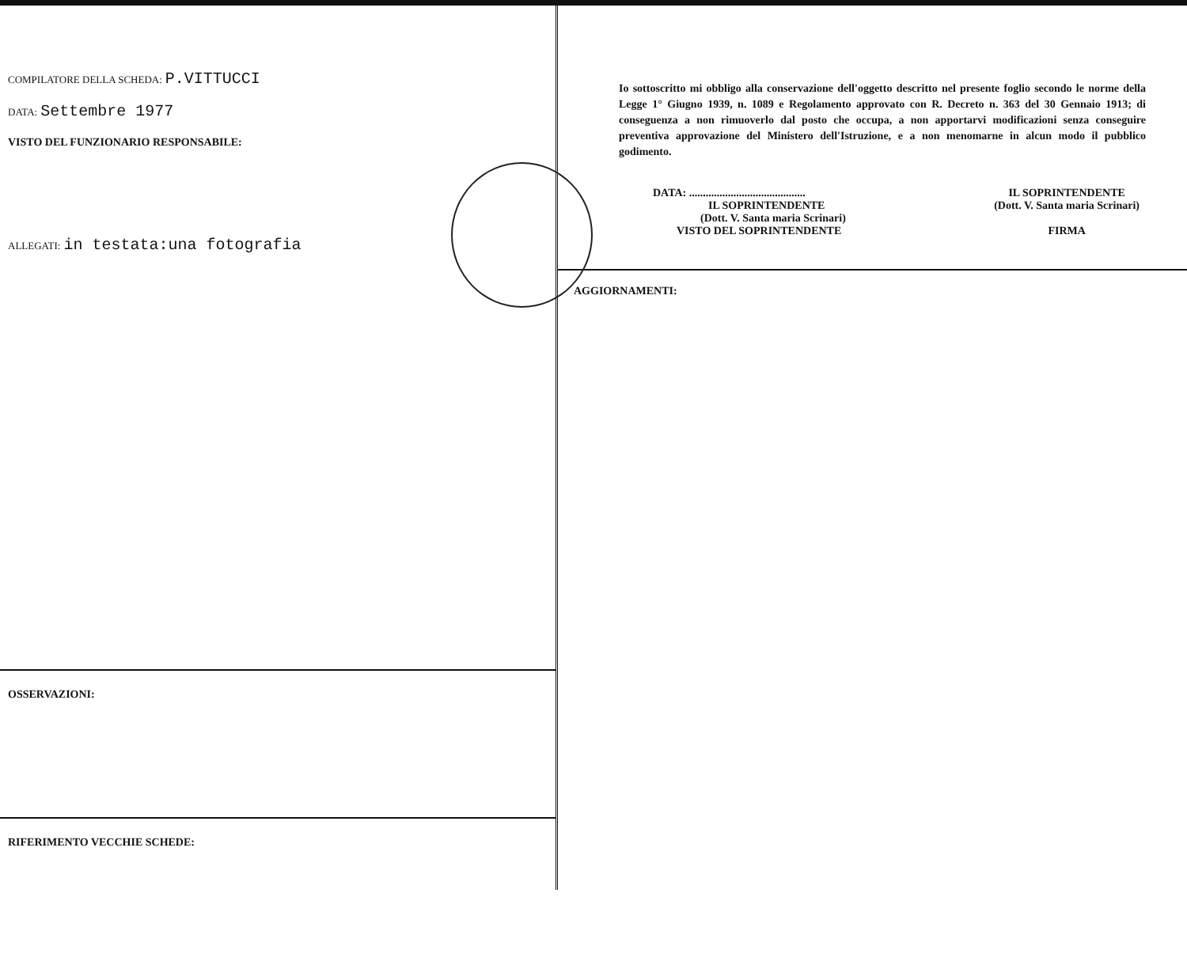COMPILATORE DELLA SCHEDA: P.VITTUCCI
DATA: Settembre 1977
VISTO DEL FUNZIONARIO RESPONSABILE:
ALLEGATI: in testata:una fotografia
OSSERVAZIONI:
RIFERIMENTO VECCHIE SCHEDE:
Io sottoscritto mi obbligo alla conservazione dell'oggetto descritto nel presente foglio secondo le norme della Legge 1° Giugno 1939, n. 1089 e Regolamento approvato con R. Decreto n. 363 del 30 Gennaio 1913; di conseguenza a non rimuoverlo dal posto che occupa, a non apportarvi modificazioni senza conseguire preventiva approvazione del Ministero dell'Istruzione, e a non menomarne in alcun modo il pubblico godimento.
DATA: ..........................................
IL SOPRINTENDENTE
(Dott. V. Santa maria Scrinari)
VISTO DEL SOPRINTENDENTE
IL SOPRINTENDENTE
(Dott. V. Santa maria Scrinari)
FIRMA
AGGIORNAMENTI: